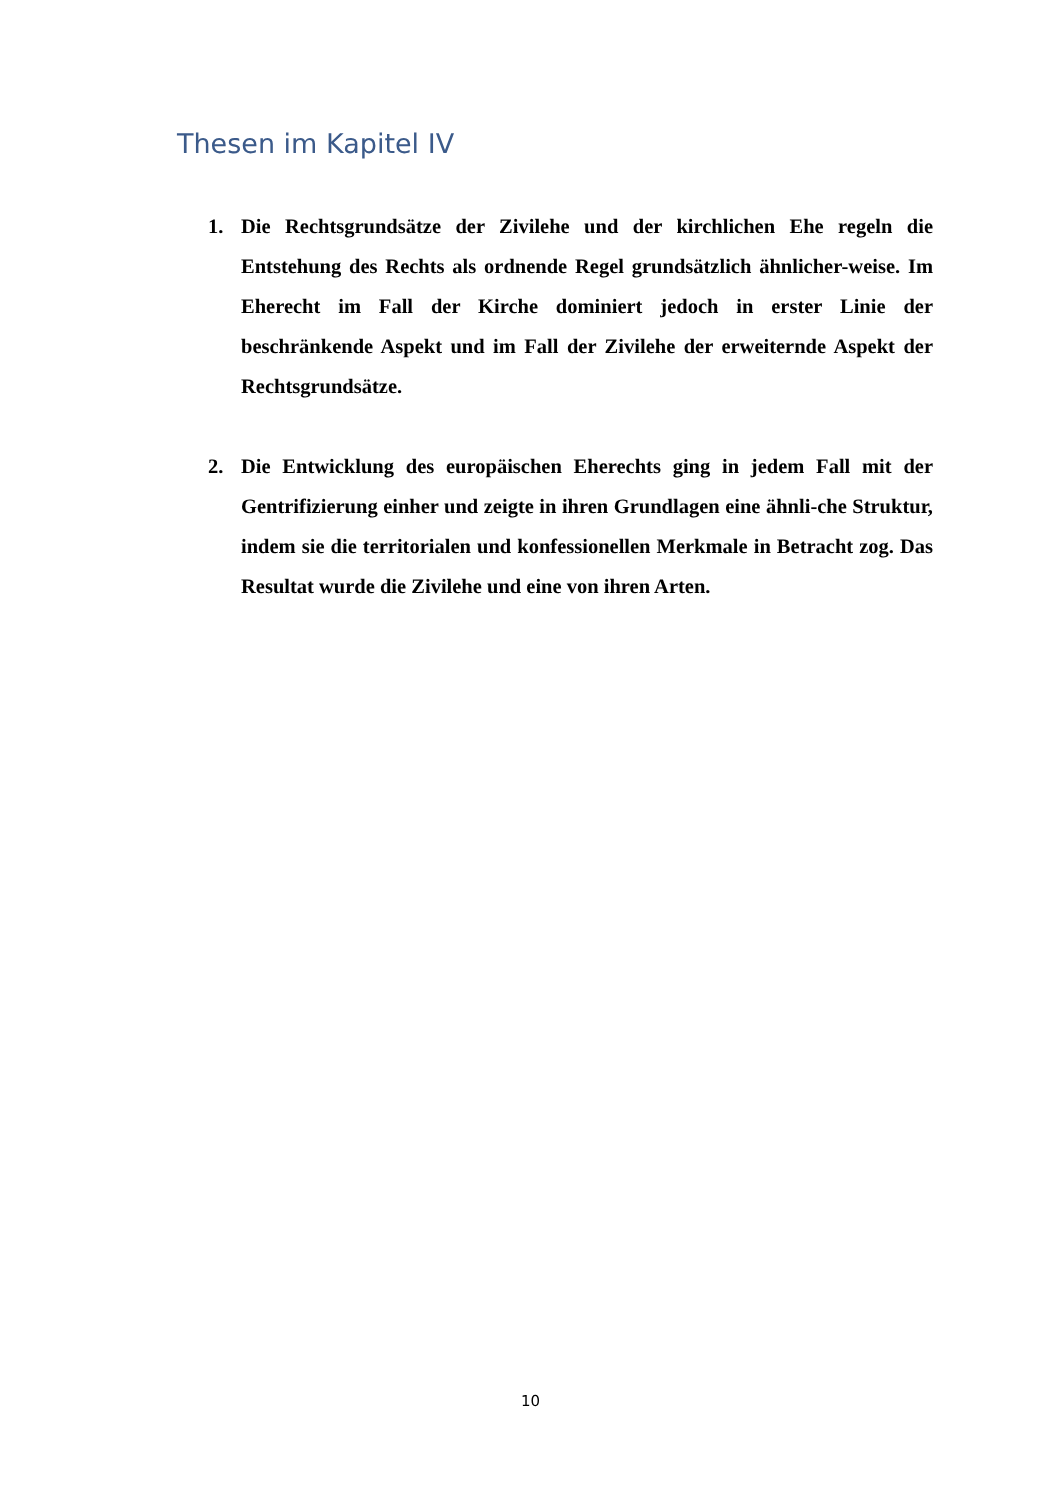Thesen im Kapitel IV
1. Die Rechtsgrundsätze der Zivilehe und der kirchlichen Ehe regeln die Entstehung des Rechts als ordnende Regel grundsätzlich ähnlicher-weise. Im Eherecht im Fall der Kirche dominiert jedoch in erster Linie der beschränkende Aspekt und im Fall der Zivilehe der erweiternde Aspekt der Rechtsgrundsätze.
2. Die Entwicklung des europäischen Eherechts ging in jedem Fall mit der Gentrifizierung einher und zeigte in ihren Grundlagen eine ähnli-che Struktur, indem sie die territorialen und konfessionellen Merkmale in Betracht zog. Das Resultat wurde die Zivilehe und eine von ihren Arten.
10